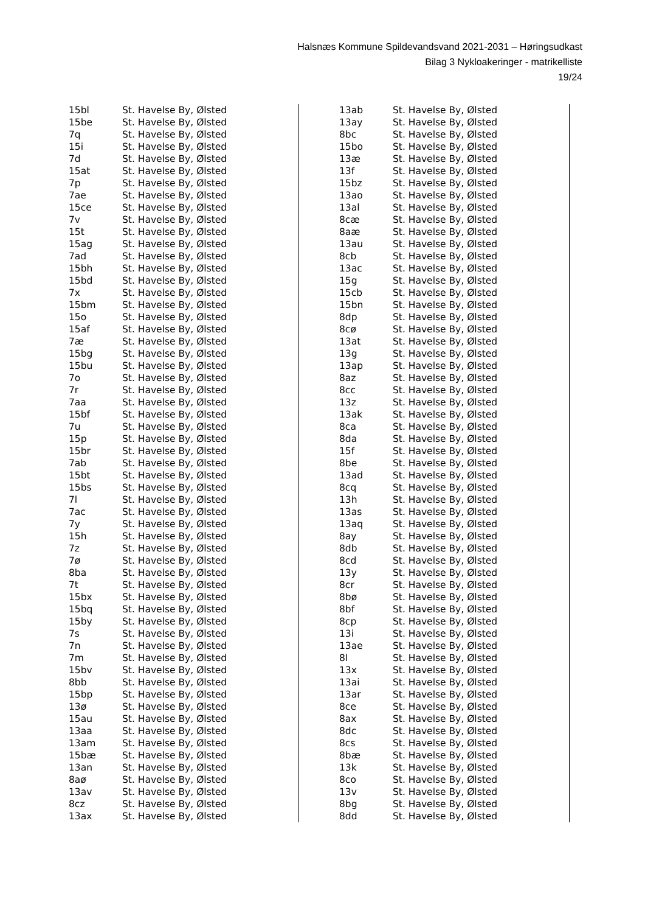Halsnæs Kommune Spildevandsvand 2021-2031 – Høringsudkast
Bilag 3 Nykloakeringer - matrikelliste
19/24
| 15bl | St. Havelse By, Ølsted |
| 15be | St. Havelse By, Ølsted |
| 7q | St. Havelse By, Ølsted |
| 15i | St. Havelse By, Ølsted |
| 7d | St. Havelse By, Ølsted |
| 15at | St. Havelse By, Ølsted |
| 7p | St. Havelse By, Ølsted |
| 7ae | St. Havelse By, Ølsted |
| 15ce | St. Havelse By, Ølsted |
| 7v | St. Havelse By, Ølsted |
| 15t | St. Havelse By, Ølsted |
| 15ag | St. Havelse By, Ølsted |
| 7ad | St. Havelse By, Ølsted |
| 15bh | St. Havelse By, Ølsted |
| 15bd | St. Havelse By, Ølsted |
| 7x | St. Havelse By, Ølsted |
| 15bm | St. Havelse By, Ølsted |
| 15o | St. Havelse By, Ølsted |
| 15af | St. Havelse By, Ølsted |
| 7æ | St. Havelse By, Ølsted |
| 15bg | St. Havelse By, Ølsted |
| 15bu | St. Havelse By, Ølsted |
| 7o | St. Havelse By, Ølsted |
| 7r | St. Havelse By, Ølsted |
| 7aa | St. Havelse By, Ølsted |
| 15bf | St. Havelse By, Ølsted |
| 7u | St. Havelse By, Ølsted |
| 15p | St. Havelse By, Ølsted |
| 15br | St. Havelse By, Ølsted |
| 7ab | St. Havelse By, Ølsted |
| 15bt | St. Havelse By, Ølsted |
| 15bs | St. Havelse By, Ølsted |
| 7l | St. Havelse By, Ølsted |
| 7ac | St. Havelse By, Ølsted |
| 7y | St. Havelse By, Ølsted |
| 15h | St. Havelse By, Ølsted |
| 7z | St. Havelse By, Ølsted |
| 7ø | St. Havelse By, Ølsted |
| 8ba | St. Havelse By, Ølsted |
| 7t | St. Havelse By, Ølsted |
| 15bx | St. Havelse By, Ølsted |
| 15bq | St. Havelse By, Ølsted |
| 15by | St. Havelse By, Ølsted |
| 7s | St. Havelse By, Ølsted |
| 7n | St. Havelse By, Ølsted |
| 7m | St. Havelse By, Ølsted |
| 15bv | St. Havelse By, Ølsted |
| 8bb | St. Havelse By, Ølsted |
| 15bp | St. Havelse By, Ølsted |
| 13ø | St. Havelse By, Ølsted |
| 15au | St. Havelse By, Ølsted |
| 13aa | St. Havelse By, Ølsted |
| 13am | St. Havelse By, Ølsted |
| 15bæ | St. Havelse By, Ølsted |
| 13an | St. Havelse By, Ølsted |
| 8aø | St. Havelse By, Ølsted |
| 13av | St. Havelse By, Ølsted |
| 8cz | St. Havelse By, Ølsted |
| 13ax | St. Havelse By, Ølsted |
| 13ab | St. Havelse By, Ølsted |
| 13ay | St. Havelse By, Ølsted |
| 8bc | St. Havelse By, Ølsted |
| 15bo | St. Havelse By, Ølsted |
| 13æ | St. Havelse By, Ølsted |
| 13f | St. Havelse By, Ølsted |
| 15bz | St. Havelse By, Ølsted |
| 13ao | St. Havelse By, Ølsted |
| 13al | St. Havelse By, Ølsted |
| 8cæ | St. Havelse By, Ølsted |
| 8aæ | St. Havelse By, Ølsted |
| 13au | St. Havelse By, Ølsted |
| 8cb | St. Havelse By, Ølsted |
| 13ac | St. Havelse By, Ølsted |
| 15g | St. Havelse By, Ølsted |
| 15cb | St. Havelse By, Ølsted |
| 15bn | St. Havelse By, Ølsted |
| 8dp | St. Havelse By, Ølsted |
| 8cø | St. Havelse By, Ølsted |
| 13at | St. Havelse By, Ølsted |
| 13g | St. Havelse By, Ølsted |
| 13ap | St. Havelse By, Ølsted |
| 8az | St. Havelse By, Ølsted |
| 8cc | St. Havelse By, Ølsted |
| 13z | St. Havelse By, Ølsted |
| 13ak | St. Havelse By, Ølsted |
| 8ca | St. Havelse By, Ølsted |
| 8da | St. Havelse By, Ølsted |
| 15f | St. Havelse By, Ølsted |
| 8be | St. Havelse By, Ølsted |
| 13ad | St. Havelse By, Ølsted |
| 8cq | St. Havelse By, Ølsted |
| 13h | St. Havelse By, Ølsted |
| 13as | St. Havelse By, Ølsted |
| 13aq | St. Havelse By, Ølsted |
| 8ay | St. Havelse By, Ølsted |
| 8db | St. Havelse By, Ølsted |
| 8cd | St. Havelse By, Ølsted |
| 13y | St. Havelse By, Ølsted |
| 8cr | St. Havelse By, Ølsted |
| 8bø | St. Havelse By, Ølsted |
| 8bf | St. Havelse By, Ølsted |
| 8cp | St. Havelse By, Ølsted |
| 13i | St. Havelse By, Ølsted |
| 13ae | St. Havelse By, Ølsted |
| 8l | St. Havelse By, Ølsted |
| 13x | St. Havelse By, Ølsted |
| 13ai | St. Havelse By, Ølsted |
| 13ar | St. Havelse By, Ølsted |
| 8ce | St. Havelse By, Ølsted |
| 8ax | St. Havelse By, Ølsted |
| 8dc | St. Havelse By, Ølsted |
| 8cs | St. Havelse By, Ølsted |
| 8bæ | St. Havelse By, Ølsted |
| 13k | St. Havelse By, Ølsted |
| 8co | St. Havelse By, Ølsted |
| 13v | St. Havelse By, Ølsted |
| 8bg | St. Havelse By, Ølsted |
| 8dd | St. Havelse By, Ølsted |